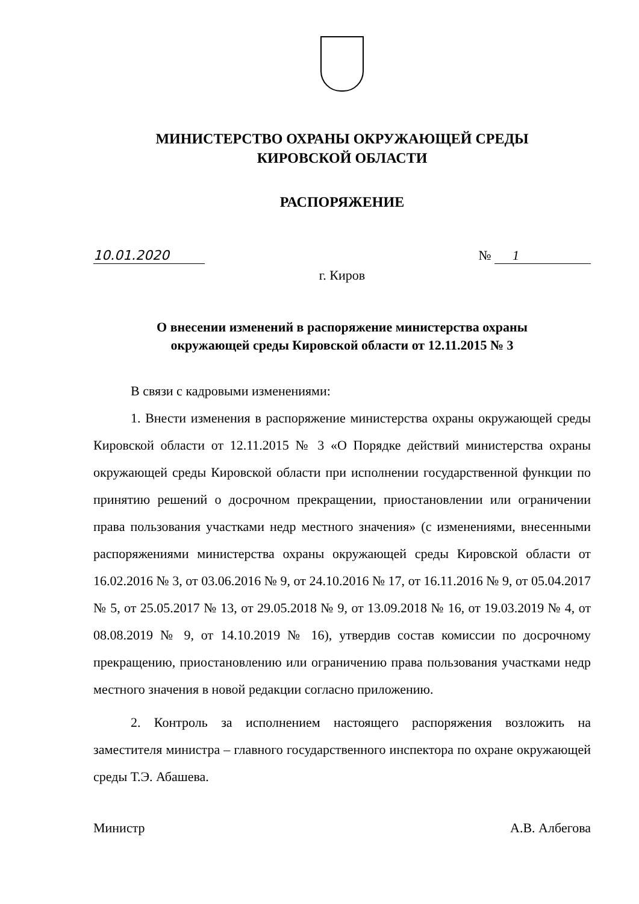МИНИСТЕРСТВО ОХРАНЫ ОКРУЖАЮЩЕЙ СРЕДЫ
КИРОВСКОЙ ОБЛАСТИ
РАСПОРЯЖЕНИЕ
10.01.2020 № 1
г. Киров
О внесении изменений в распоряжение министерства охраны
окружающей среды Кировской области от 12.11.2015 № 3
В связи с кадровыми изменениями:
1. Внести изменения в распоряжение министерства охраны окружающей среды Кировской области от 12.11.2015 № 3 «О Порядке действий министерства охраны окружающей среды Кировской области при исполнении государственной функции по принятию решений о досрочном прекращении, приостановлении или ограничении права пользования участками недр местного значения» (с изменениями, внесенными распоряжениями министерства охраны окружающей среды Кировской области от 16.02.2016 № 3, от 03.06.2016 № 9, от 24.10.2016 № 17, от 16.11.2016 № 9, от 05.04.2017 № 5, от 25.05.2017 № 13, от 29.05.2018 № 9, от 13.09.2018 № 16, от 19.03.2019 № 4, от 08.08.2019 № 9, от 14.10.2019 № 16), утвердив состав комиссии по досрочному прекращению, приостановлению или ограничению права пользования участками недр местного значения в новой редакции согласно приложению.
2. Контроль за исполнением настоящего распоряжения возложить на заместителя министра – главного государственного инспектора по охране окружающей среды Т.Э. Абашева.
Министр А.В. Албегова